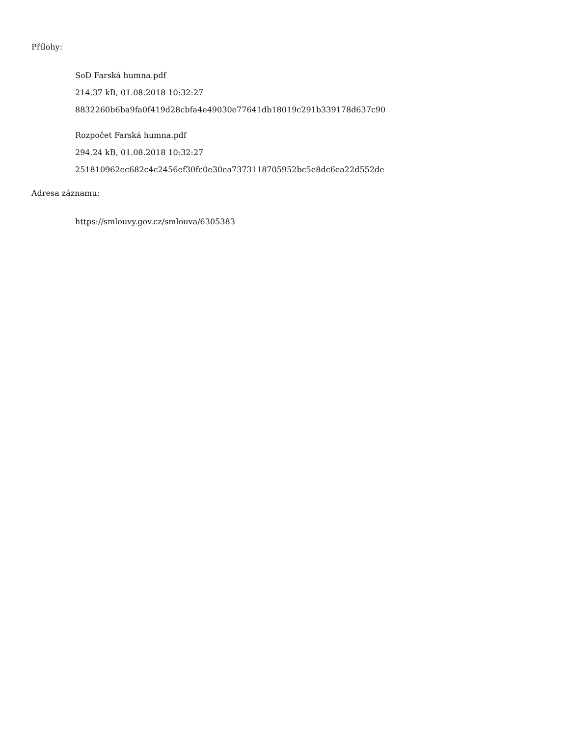Přílohy:
SoD Farská humna.pdf
214.37 kB, 01.08.2018 10:32:27
8832260b6ba9fa0f419d28cbfa4e49030e77641db18019c291b339178d637c90
Rozpočet Farská humna.pdf
294.24 kB, 01.08.2018 10:32:27
251810962ec682c4c2456ef30fc0e30ea7373118705952bc5e8dc6ea22d552de
Adresa záznamu:
https://smlouvy.gov.cz/smlouva/6305383